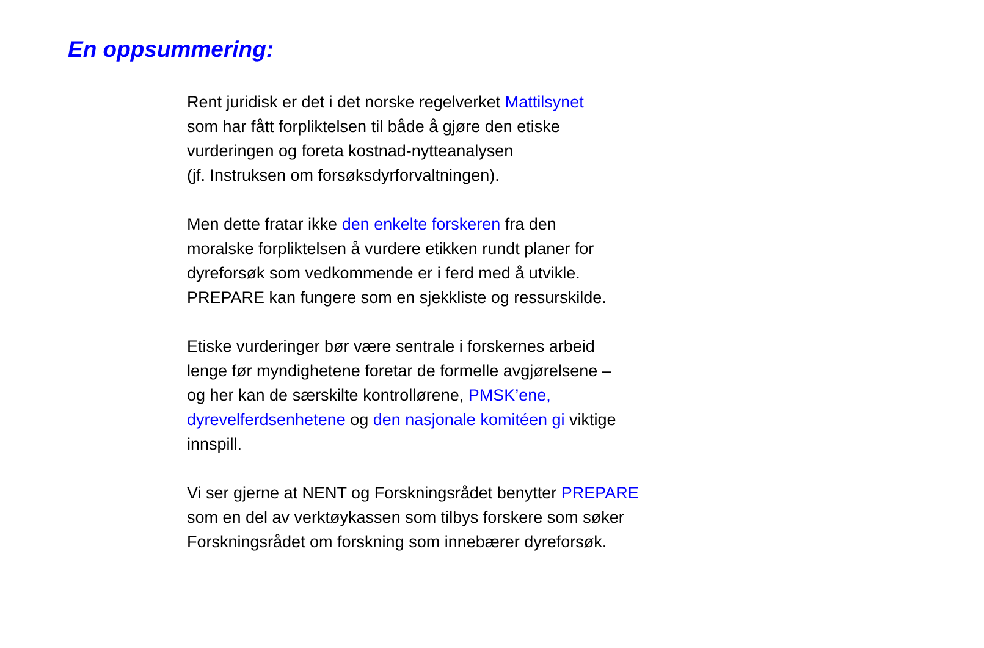En oppsummering:
Rent juridisk er det i det norske regelverket Mattilsynet
som har fått forpliktelsen til både å gjøre den etiske
vurderingen og foreta kostnad-nytteanalysen
(jf. Instruksen om forsøksdyrforvaltningen).
Men dette fratar ikke den enkelte forskeren fra den
moralske forpliktelsen å vurdere etikken rundt planer for
dyreforsøk som vedkommende er i ferd med å utvikle.
PREPARE kan fungere som en sjekkliste og ressurskilde.
Etiske vurderinger bør være sentrale i forskernes arbeid
lenge før myndighetene foretar de formelle avgjørelsene –
og her kan de særskilte kontrollørene, PMSK’ene,
dyrevelferdsenhetene og den nasjonale komitéen gi viktige
innspill.
Vi ser gjerne at NENT og Forskningsrådet benytter PREPARE
som en del av verktøykassen som tilbys forskere som søker
Forskningsrådet om forskning som innebærer dyreforsøk.